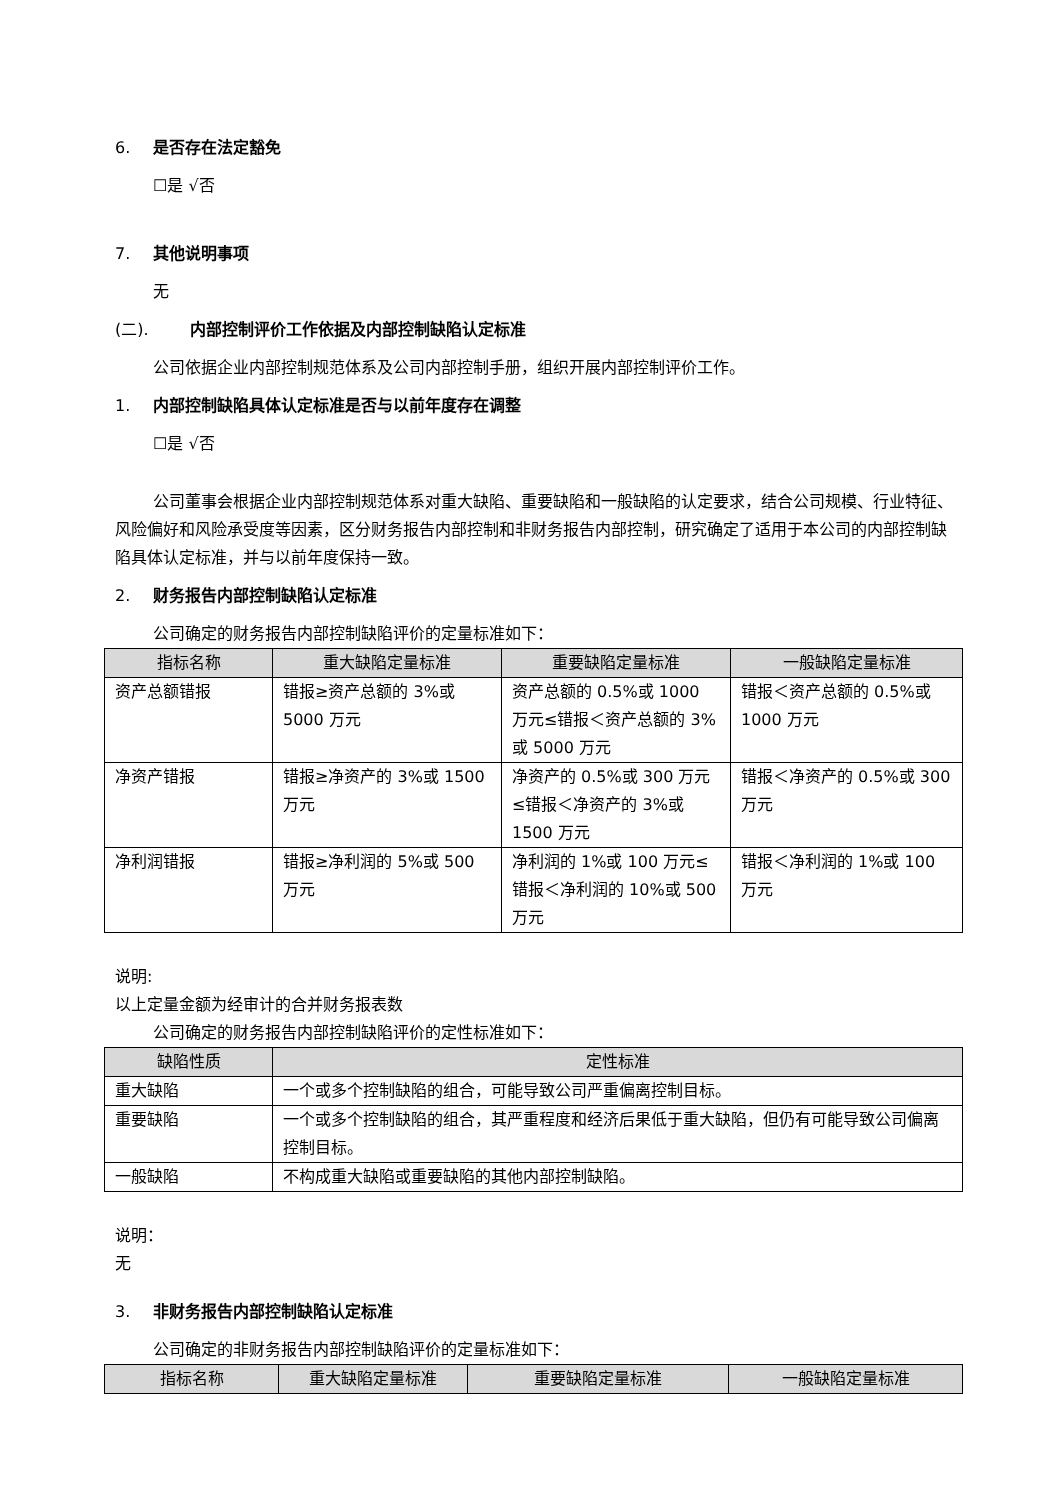6. 是否存在法定豁免
☐是 √否
7. 其他说明事项
无
(二). 内部控制评价工作依据及内部控制缺陷认定标准
公司依据企业内部控制规范体系及公司内部控制手册，组织开展内部控制评价工作。
1. 内部控制缺陷具体认定标准是否与以前年度存在调整
☐是 √否
公司董事会根据企业内部控制规范体系对重大缺陷、重要缺陷和一般缺陷的认定要求，结合公司规模、行业特征、风险偏好和风险承受度等因素，区分财务报告内部控制和非财务报告内部控制，研究确定了适用于本公司的内部控制缺陷具体认定标准，并与以前年度保持一致。
2. 财务报告内部控制缺陷认定标准
公司确定的财务报告内部控制缺陷评价的定量标准如下：
| 指标名称 | 重大缺陷定量标准 | 重要缺陷定量标准 | 一般缺陷定量标准 |
| --- | --- | --- | --- |
| 资产总额错报 | 错报≥资产总额的 3%或 5000 万元 | 资产总额的 0.5%或 1000 万元≤错报＜资产总额的 3%或 5000 万元 | 错报＜资产总额的 0.5%或 1000 万元 |
| 净资产错报 | 错报≥净资产的 3%或 1500 万元 | 净资产的 0.5%或 300 万元≤错报＜净资产的 3%或 1500 万元 | 错报＜净资产的 0.5%或 300 万元 |
| 净利润错报 | 错报≥净利润的 5%或 500 万元 | 净利润的 1%或 100 万元≤错报＜净利润的 10%或 500 万元 | 错报＜净利润的 1%或 100 万元 |
说明:
以上定量金额为经审计的合并财务报表数
公司确定的财务报告内部控制缺陷评价的定性标准如下：
| 缺陷性质 | 定性标准 |
| --- | --- |
| 重大缺陷 | 一个或多个控制缺陷的组合，可能导致公司严重偏离控制目标。 |
| 重要缺陷 | 一个或多个控制缺陷的组合，其严重程度和经济后果低于重大缺陷，但仍有可能导致公司偏离控制目标。 |
| 一般缺陷 | 不构成重大缺陷或重要缺陷的其他内部控制缺陷。 |
说明：
无
3. 非财务报告内部控制缺陷认定标准
公司确定的非财务报告内部控制缺陷评价的定量标准如下：
| 指标名称 | 重大缺陷定量标准 | 重要缺陷定量标准 | 一般缺陷定量标准 |
| --- | --- | --- | --- |